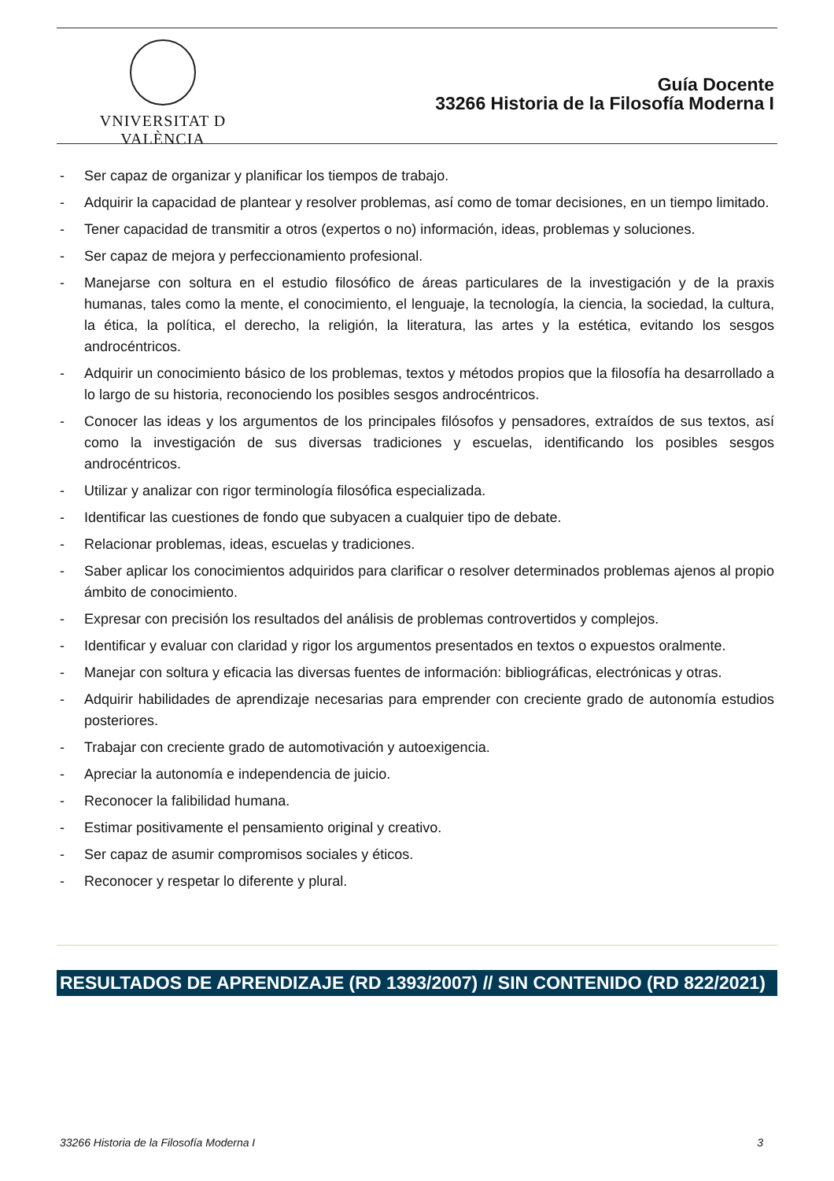VNIVERSITAT D VALÈNCIA
Guía Docente
33266 Historia de la Filosofía Moderna I
- Ser capaz de organizar y planificar los tiempos de trabajo.
- Adquirir la capacidad de plantear y resolver problemas, así como de tomar decisiones, en un tiempo limitado.
- Tener capacidad de transmitir a otros (expertos o no) información, ideas, problemas y soluciones.
- Ser capaz de mejora y perfeccionamiento profesional.
- Manejarse con soltura en el estudio filosófico de áreas particulares de la investigación y de la praxis humanas, tales como la mente, el conocimiento, el lenguaje, la tecnología, la ciencia, la sociedad, la cultura, la ética, la política, el derecho, la religión, la literatura, las artes y la estética, evitando los sesgos androcéntricos.
- Adquirir un conocimiento básico de los problemas, textos y métodos propios que la filosofía ha desarrollado a lo largo de su historia, reconociendo los posibles sesgos androcéntricos.
- Conocer las ideas y los argumentos de los principales filósofos y pensadores, extraídos de sus textos, así como la investigación de sus diversas tradiciones y escuelas, identificando los posibles sesgos androcéntricos.
- Utilizar y analizar con rigor terminología filosófica especializada.
- Identificar las cuestiones de fondo que subyacen a cualquier tipo de debate.
- Relacionar problemas, ideas, escuelas y tradiciones.
- Saber aplicar los conocimientos adquiridos para clarificar o resolver determinados problemas ajenos al propio ámbito de conocimiento.
- Expresar con precisión los resultados del análisis de problemas controvertidos y complejos.
- Identificar y evaluar con claridad y rigor los argumentos presentados en textos o expuestos oralmente.
- Manejar con soltura y eficacia las diversas fuentes de información: bibliográficas, electrónicas y otras.
- Adquirir habilidades de aprendizaje necesarias para emprender con creciente grado de autonomía estudios posteriores.
- Trabajar con creciente grado de automotivación y autoexigencia.
- Apreciar la autonomía e independencia de juicio.
- Reconocer la falibilidad humana.
- Estimar positivamente el pensamiento original y creativo.
- Ser capaz de asumir compromisos sociales y éticos.
- Reconocer y respetar lo diferente y plural.
RESULTADOS DE APRENDIZAJE (RD 1393/2007) // SIN CONTENIDO (RD 822/2021)
33266 Historia de la Filosofía Moderna I 3